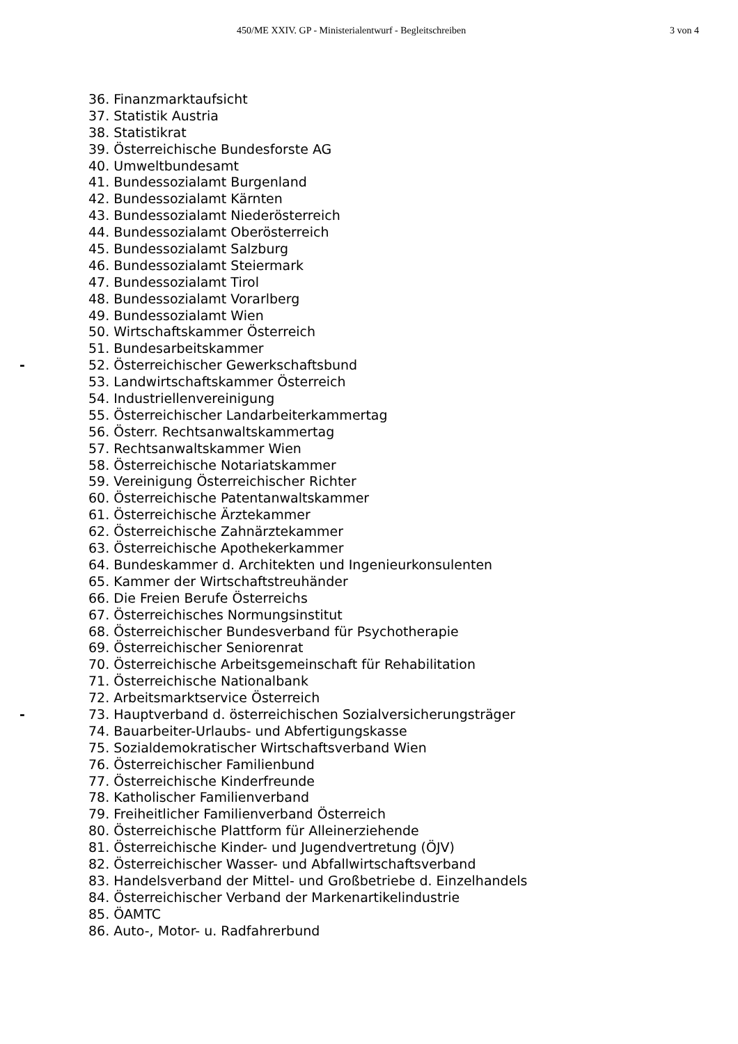450/ME XXIV. GP - Ministerialentwurf - Begleitschreiben 3 von 4
36. Finanzmarktaufsicht
37. Statistik Austria
38. Statistikrat
39. Österreichische Bundesforste AG
40. Umweltbundesamt
41. Bundessozialamt Burgenland
42. Bundessozialamt Kärnten
43. Bundessozialamt Niederösterreich
44. Bundessozialamt Oberösterreich
45. Bundessozialamt Salzburg
46. Bundessozialamt Steiermark
47. Bundessozialamt Tirol
48. Bundessozialamt Vorarlberg
49. Bundessozialamt Wien
50. Wirtschaftskammer Österreich
51. Bundesarbeitskammer
- 52. Österreichischer Gewerkschaftsbund
53. Landwirtschaftskammer Österreich
54. Industriellenvereinigung
55. Österreichischer Landarbeiterkammertag
56. Österr. Rechtsanwaltskammertag
57. Rechtsanwaltskammer Wien
58. Österreichische Notariatskammer
59. Vereinigung Österreichischer Richter
60. Österreichische Patentanwaltskammer
61. Österreichische Ärztekammer
62. Österreichische Zahnärztekammer
63. Österreichische Apothekerkammer
64. Bundeskammer d. Architekten und Ingenieurkonsulenten
65. Kammer der Wirtschaftstreuhänder
66. Die Freien Berufe Österreichs
67. Österreichisches Normungsinstitut
68. Österreichischer Bundesverband für Psychotherapie
69. Österreichischer Seniorenrat
70. Österreichische Arbeitsgemeinschaft für Rehabilitation
71. Österreichische Nationalbank
72. Arbeitsmarktservice Österreich
- 73. Hauptverband d. österreichischen Sozialversicherungsträger
74. Bauarbeiter-Urlaubs- und Abfertigungskasse
75. Sozialdemokratischer Wirtschaftsverband Wien
76. Österreichischer Familienbund
77. Österreichische Kinderfreunde
78. Katholischer Familienverband
79. Freiheitlicher Familienverband Österreich
80. Österreichische Plattform für Alleinerziehende
81. Österreichische Kinder- und Jugendvertretung (ÖJV)
82. Österreichischer Wasser- und Abfallwirtschaftsverband
83. Handelsverband der Mittel- und Großbetriebe d. Einzelhandels
84. Österreichischer Verband der Markenartikelindustrie
85. ÖAMTC
86. Auto-, Motor- u. Radfahrerbund